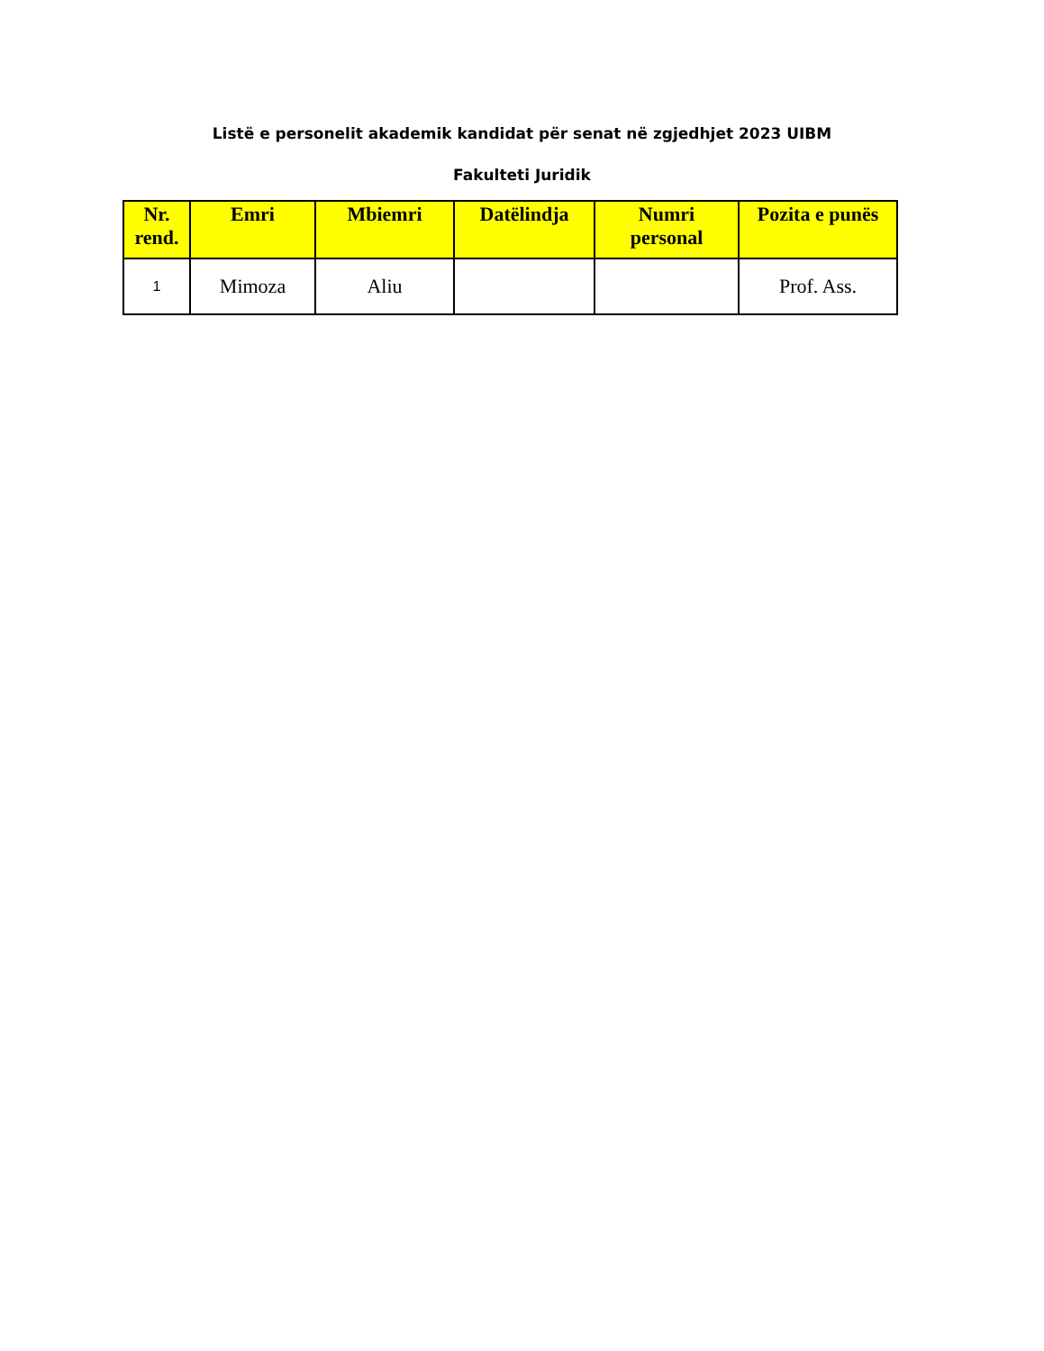Listë e personelit akademik kandidat për senat në zgjedhjet 2023 UIBM
Fakulteti Juridik
| Nr. rend. | Emri | Mbiemri | Datëlindja | Numri personal | Pozita e punës |
| --- | --- | --- | --- | --- | --- |
| 1 | Mimoza | Aliu | | | Prof. Ass. |